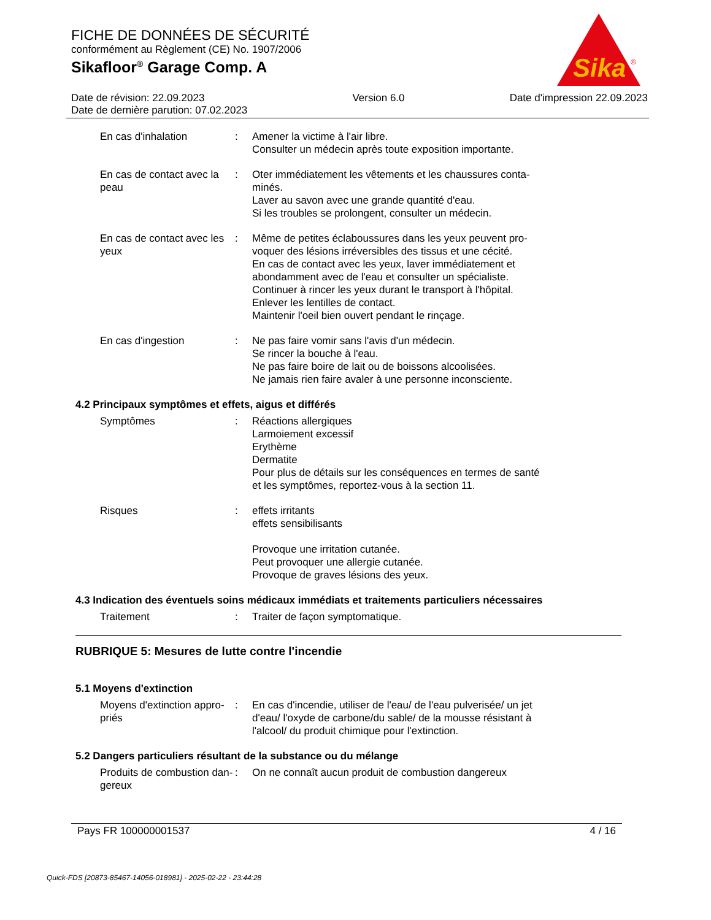FICHE DE DONNÉES DE SÉCURITÉ
conformément au Règlement (CE) No. 1907/2006
Sikafloor<sup>®</sup> Garage Comp. A
Sika
®
Date de révision: 22.09.2023
Date de dernière parution: 07.02.2023
Version 6.0 Date d'impression 22.09.2023
En cas d'inhalation : Amener la victime à l'air libre.
Consulter un médecin après toute exposition importante.
En cas de contact avec la peau
: Oter immédiatement les vêtements et les chaussures conta-
minés.
Laver au savon avec une grande quantité d'eau.
Si les troubles se prolongent, consulter un médecin.
En cas de contact avec les yeux
: Même de petites éclaboussures dans les yeux peuvent pro-
voquer des lésions irréversibles des tissus et une cécité.
En cas de contact avec les yeux, laver immédiatement et
abondamment avec de l'eau et consulter un spécialiste.
Continuer à rincer les yeux durant le transport à l'hôpital.
Enlever les lentilles de contact.
Maintenir l'oeil bien ouvert pendant le rinçage.
En cas d'ingestion : Ne pas faire vomir sans l'avis d'un médecin.
Se rincer la bouche à l'eau.
Ne pas faire boire de lait ou de boissons alcoolisées.
Ne jamais rien faire avaler à une personne inconsciente.
4.2 Principaux symptômes et effets, aigus et différés
Symptômes : Réactions allergiques
Larmoiement excessif
Erythème
Dermatite
Pour plus de détails sur les conséquences en termes de santé
et les symptômes, reportez-vous à la section 11.
Risques : effets irritants
effets sensibilisants
Provoque une irritation cutanée.
Peut provoquer une allergie cutanée.
Provoque de graves lésions des yeux.
4.3 Indication des éventuels soins médicaux immédiats et traitements particuliers nécessaires
Traitement : Traiter de façon symptomatique.
RUBRIQUE 5: Mesures de lutte contre l'incendie
5.1 Moyens d'extinction
Moyens d'extinction appro-
priés
: En cas d'incendie, utiliser de l'eau/ de l'eau pulverisée/ un jet
d'eau/ l'oxyde de carbone/du sable/ de la mousse résistant à
l'alcool/ du produit chimique pour l'extinction.
5.2 Dangers particuliers résultant de la substance ou du mélange
Produits de combustion dan-
gereux
: On ne connaît aucun produit de combustion dangereux
Pays FR 100000001537 4 / 16
Quick-FDS [20873-85467-14056-018981] - 2025-02-22 - 23:44:28